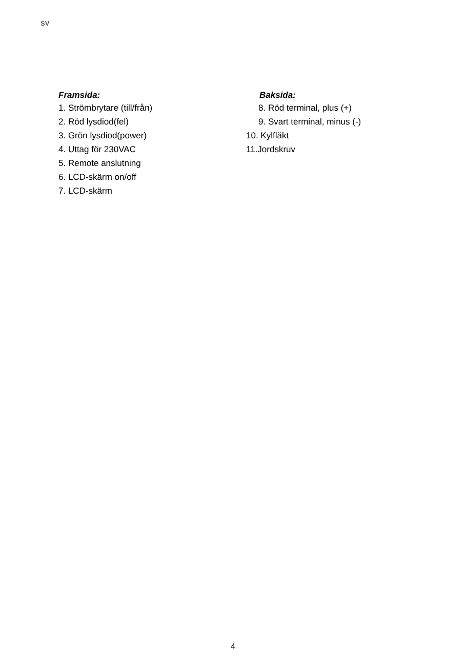SV
Framsida:
1. Strömbrytare (till/från)
2. Röd lysdiod(fel)
3. Grön lysdiod(power)
4. Uttag för 230VAC
5. Remote anslutning
6. LCD-skärm on/off
7. LCD-skärm
Baksida:
8. Röd terminal, plus (+)
9. Svart terminal, minus (-)
10. Kylfläkt
11.Jordskruv
4